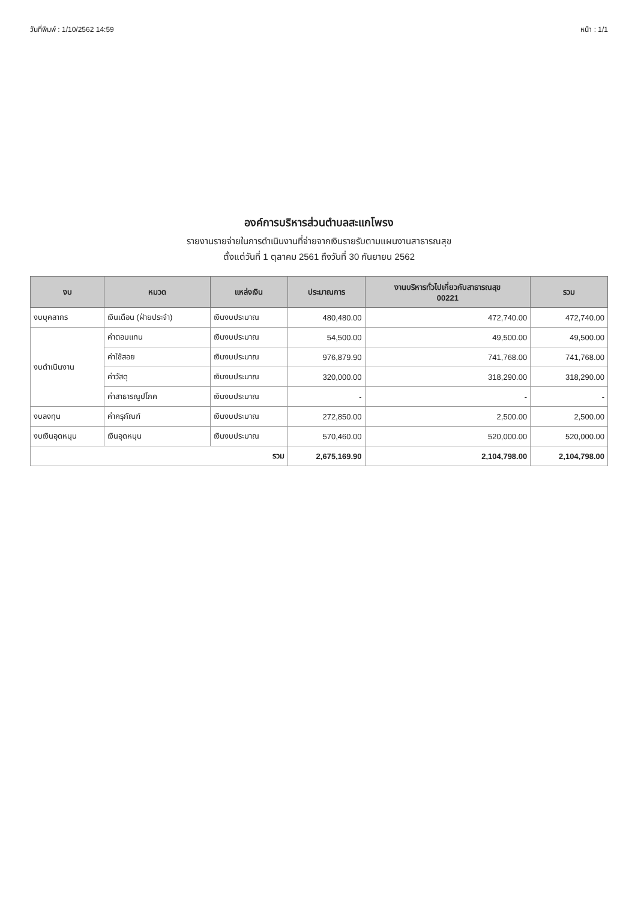วันที่พิมพ์ : 1/10/2562 14:59 หน้า : 1/1
องค์การบริหารส่วนตำบลสะแกโพรง
รายงานรายจ่ายในการดำเนินงานที่จ่ายจากเงินรายรับตามแผนงานสาธารณสุข
ตั้งแต่วันที่ 1 ตุลาคม 2561 ถึงวันที่ 30 กันยายน 2562
| งบ | หมวด | แหล่งเงิน | ประมาณการ | งานบริหารทั่วไปเกี่ยวกับสาธารณสุข 00221 | รวม |
| --- | --- | --- | --- | --- | --- |
| งบบุคลากร | เงินเดือน (ฝ่ายประจำ) | เงินงบประมาณ | 480,480.00 | 472,740.00 | 472,740.00 |
| งบดำเนินงาน | ค่าตอบแทน | เงินงบประมาณ | 54,500.00 | 49,500.00 | 49,500.00 |
| | ค่าใช้สอย | เงินงบประมาณ | 976,879.90 | 741,768.00 | 741,768.00 |
| | ค่าวัสดุ | เงินงบประมาณ | 320,000.00 | 318,290.00 | 318,290.00 |
| | ค่าสาธารณูปโภค | เงินงบประมาณ | - | - | - |
| งบลงทุน | ค่าครุภัณฑ์ | เงินงบประมาณ | 272,850.00 | 2,500.00 | 2,500.00 |
| งบเงินอุดหนุน | เงินอุดหนุน | เงินงบประมาณ | 570,460.00 | 520,000.00 | 520,000.00 |
| รวม | | | 2,675,169.90 | 2,104,798.00 | 2,104,798.00 |